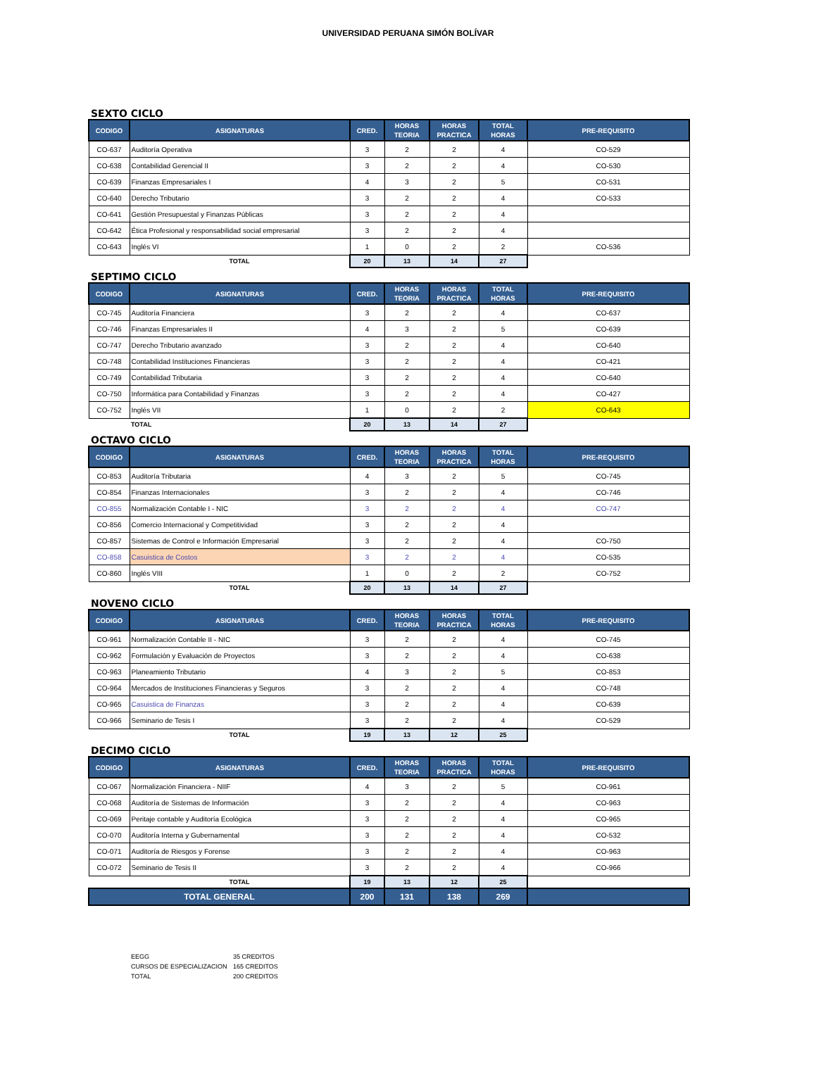UNIVERSIDAD PERUANA SIMÓN BOLÍVAR
SEXTO CICLO
| CODIGO | ASIGNATURAS | CRED. | HORAS TEORIA | HORAS PRACTICA | TOTAL HORAS | PRE-REQUISITO |
| --- | --- | --- | --- | --- | --- | --- |
| CO-637 | Auditoría Operativa | 3 | 2 | 2 | 4 | CO-529 |
| CO-638 | Contabilidad Gerencial II | 3 | 2 | 2 | 4 | CO-530 |
| CO-639 | Finanzas Empresariales I | 4 | 3 | 2 | 5 | CO-531 |
| CO-640 | Derecho Tributario | 3 | 2 | 2 | 4 | CO-533 |
| CO-641 | Gestión Presupuestal y Finanzas Públicas | 3 | 2 | 2 | 4 | |
| CO-642 | Ética Profesional y responsabilidad social empresarial | 3 | 2 | 2 | 4 | |
| CO-643 | Inglés VI | 1 | 0 | 2 | 2 | CO-536 |
| | TOTAL | 20 | 13 | 14 | 27 | |
SEPTIMO CICLO
| CODIGO | ASIGNATURAS | CRED. | HORAS TEORIA | HORAS PRACTICA | TOTAL HORAS | PRE-REQUISITO |
| --- | --- | --- | --- | --- | --- | --- |
| CO-745 | Auditoría Financiera | 3 | 2 | 2 | 4 | CO-637 |
| CO-746 | Finanzas Empresariales II | 4 | 3 | 2 | 5 | CO-639 |
| CO-747 | Derecho Tributario avanzado | 3 | 2 | 2 | 4 | CO-640 |
| CO-748 | Contabilidad Instituciones Financieras | 3 | 2 | 2 | 4 | CO-421 |
| CO-749 | Contabilidad Tributaria | 3 | 2 | 2 | 4 | CO-640 |
| CO-750 | Informática para Contabilidad y Finanzas | 3 | 2 | 2 | 4 | CO-427 |
| CO-752 | Inglés VII | 1 | 0 | 2 | 2 | CO-643 |
| | TOTAL | 20 | 13 | 14 | 27 | |
OCTAVO CICLO
| CODIGO | ASIGNATURAS | CRED. | HORAS TEORIA | HORAS PRACTICA | TOTAL HORAS | PRE-REQUISITO |
| --- | --- | --- | --- | --- | --- | --- |
| CO-853 | Auditoría Tributaria | 4 | 3 | 2 | 5 | CO-745 |
| CO-854 | Finanzas Internacionales | 3 | 2 | 2 | 4 | CO-746 |
| CO-855 | Normalización Contable I - NIC | 3 | 2 | 2 | 4 | CO-747 |
| CO-856 | Comercio Internacional y Competitividad | 3 | 2 | 2 | 4 | |
| CO-857 | Sistemas de Control e Información Empresarial | 3 | 2 | 2 | 4 | CO-750 |
| CO-858 | Casuistica de Costos | 3 | 2 | 2 | 4 | CO-535 |
| CO-860 | Inglés VIII | 1 | 0 | 2 | 2 | CO-752 |
| | TOTAL | 20 | 13 | 14 | 27 | |
NOVENO CICLO
| CODIGO | ASIGNATURAS | CRED. | HORAS TEORIA | HORAS PRACTICA | TOTAL HORAS | PRE-REQUISITO |
| --- | --- | --- | --- | --- | --- | --- |
| CO-961 | Normalización Contable II - NIC | 3 | 2 | 2 | 4 | CO-745 |
| CO-962 | Formulación y Evaluación de Proyectos | 3 | 2 | 2 | 4 | CO-638 |
| CO-963 | Planeamiento Tributario | 4 | 3 | 2 | 5 | CO-853 |
| CO-964 | Mercados de Instituciones Financieras y Seguros | 3 | 2 | 2 | 4 | CO-748 |
| CO-965 | Casuistica de Finanzas | 3 | 2 | 2 | 4 | CO-639 |
| CO-966 | Seminario de Tesis I | 3 | 2 | 2 | 4 | CO-529 |
| | TOTAL | 19 | 13 | 12 | 25 | |
DECIMO CICLO
| CODIGO | ASIGNATURAS | CRED. | HORAS TEORIA | HORAS PRACTICA | TOTAL HORAS | PRE-REQUISITO |
| --- | --- | --- | --- | --- | --- | --- |
| CO-067 | Normalización Financiera - NIIF | 4 | 3 | 2 | 5 | CO-961 |
| CO-068 | Auditoría de Sistemas de Información | 3 | 2 | 2 | 4 | CO-963 |
| CO-069 | Peritaje contable y Auditoría Ecológica | 3 | 2 | 2 | 4 | CO-965 |
| CO-070 | Auditoría Interna y Gubernamental | 3 | 2 | 2 | 4 | CO-532 |
| CO-071 | Auditoría de Riesgos y Forense | 3 | 2 | 2 | 4 | CO-963 |
| CO-072 | Seminario de Tesis II | 3 | 2 | 2 | 4 | CO-966 |
| | TOTAL | 19 | 13 | 12 | 25 | |
| TOTAL GENERAL | | 200 | 131 | 138 | 269 | |
EEGG 35 CREDITOS
CURSOS DE ESPECIALIZACION 165 CREDITOS
TOTAL 200 CREDITOS